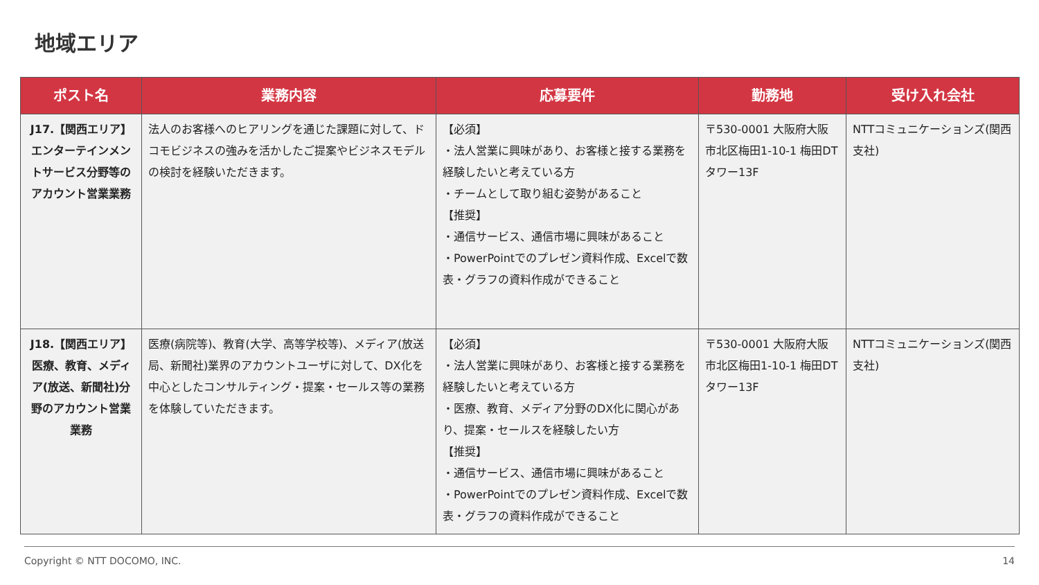地域エリア
| ポスト名 | 業務内容 | 応募要件 | 勤務地 | 受け入れ会社 |
| --- | --- | --- | --- | --- |
| J17.【関西エリア】エンターテインメントサービス分野等のアカウント営業業務 | 法人のお客様へのヒアリングを通じた課題に対して、ドコモビジネスの強みを活かしたご提案やビジネスモデルの検討を経験いただきます。 | 【必須】 ・法人営業に興味があり、お客様と接する業務を経験したいと考えている方 ・チームとして取り組む姿勢があること 【推奨】 ・通信サービス、通信市場に興味があること ・PowerPointでのプレゼン資料作成、Excelで数表・グラフの資料作成ができること | 〒530-0001 大阪府大阪市北区梅田1-10-1 梅田DTタワー13F | NTTコミュニケーションズ(関西支社) |
| J18.【関西エリア】医療、教育、メディア(放送、新聞社)分野のアカウント営業業務 | 医療(病院等)、教育(大学、高等学校等)、メディア(放送局、新聞社)業界のアカウントユーザに対して、DX化を中心としたコンサルティング・提案・セールス等の業務を体験していただきます。 | 【必須】 ・法人営業に興味があり、お客様と接する業務を経験したいと考えている方 ・医療、教育、メディア分野のDX化に関心があり、提案・セールスを経験したい方 【推奨】 ・通信サービス、通信市場に興味があること ・PowerPointでのプレゼン資料作成、Excelで数表・グラフの資料作成ができること | 〒530-0001 大阪府大阪市北区梅田1-10-1 梅田DTタワー13F | NTTコミュニケーションズ(関西支社) |
Copyright © NTT DOCOMO, INC. 14